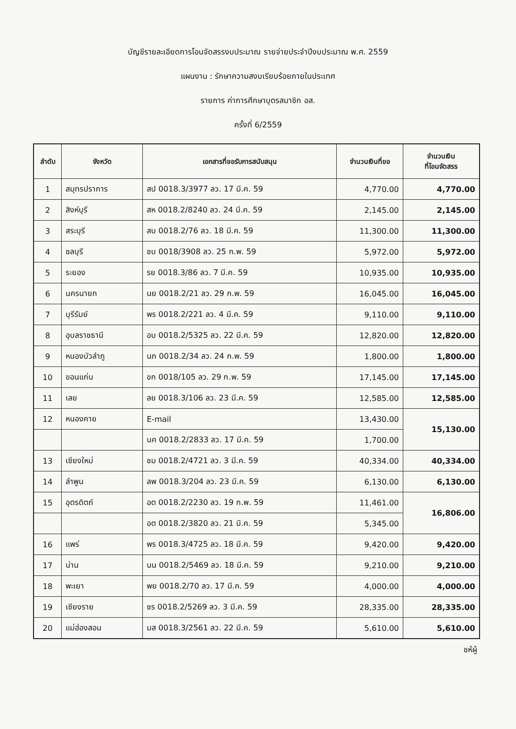บัญชีรายละเอียดการโอนจัดสรรงบประมาณ รายจ่ายประจำปีงบประมาณ พ.ศ. 2559
แผนงาน : รักษาความสงบเรียบร้อยภายในประเทศ
รายการ ค่าการศึกษาบุตรสมาชิก อส.
ครั้งที่ 6/2559
| ลำดับ | จังหวัด | เอกสารที่ขอรับการสนับสนุน | จำนวนเงินที่ขอ | จำนวนเงิน ที่โอนจัดสรร |
| --- | --- | --- | --- | --- |
| 1 | สมุทรปราการ | สป 0018.3/3977 ลว. 17 มี.ค. 59 | 4,770.00 | 4,770.00 |
| 2 | สิงห์บุรี | สห 0018.2/8240 ลว. 24 มี.ค. 59 | 2,145.00 | 2,145.00 |
| 3 | สระบุรี | สบ 0018.2/76 ลว. 18 มี.ค. 59 | 11,300.00 | 11,300.00 |
| 4 | ชลบุรี | ชบ 0018/3908 ลว. 25 ก.พ. 59 | 5,972.00 | 5,972.00 |
| 5 | ระยอง | รย 0018.3/86 ลว. 7 มี.ค. 59 | 10,935.00 | 10,935.00 |
| 6 | นครนายก | นย 0018.2/21 ลว. 29 ก.พ. 59 | 16,045.00 | 16,045.00 |
| 7 | บุรีรัมย์ | พร 0018.2/221 ลว. 4 มี.ค. 59 | 9,110.00 | 9,110.00 |
| 8 | อุบลราชธานี | อบ 0018.2/5325 ลว. 22 มี.ค. 59 | 12,820.00 | 12,820.00 |
| 9 | หนองบัวลำภู | นภ 0018.2/34 ลว. 24 ก.พ. 59 | 1,800.00 | 1,800.00 |
| 10 | ขอนแก่น | ขก 0018/105 ลว. 29 ก.พ. 59 | 17,145.00 | 17,145.00 |
| 11 | เลย | ลย 0018.3/106 ลว. 23 มี.ค. 59 | 12,585.00 | 12,585.00 |
| 12 | หนองคาย | E-mail | 13,430.00 | 15,130.00 |
| | | นค 0018.2/2833 ลว. 17 มี.ค. 59 | 1,700.00 | |
| 13 | เชียงใหม่ | ชม 0018.2/4721 ลว. 3 มี.ค. 59 | 40,334.00 | 40,334.00 |
| 14 | ลำพูน | ลพ 0018.3/204 ลว. 23 มี.ค. 59 | 6,130.00 | 6,130.00 |
| 15 | อุตรดิตถ์ | อต 0018.2/2230 ลว. 19 ก.พ. 59 | 11,461.00 | 16,806.00 |
| | | อต 0018.2/3820 ลว. 21 มี.ค. 59 | 5,345.00 | |
| 16 | แพร่ | พร 0018.3/4725 ลว. 18 มี.ค. 59 | 9,420.00 | 9,420.00 |
| 17 | น่าน | นน 0018.2/5469 ลว. 18 มี.ค. 59 | 9,210.00 | 9,210.00 |
| 18 | พะเยา | พย 0018.2/70 ลว. 17 มี.ค. 59 | 4,000.00 | 4,000.00 |
| 19 | เชียงราย | ชร 0018.2/5269 ลว. 3 มี.ค. 59 | 28,335.00 | 28,335.00 |
| 20 | แม่ฮ่องสอน | มส 0018.3/2561 ลว. 22 มี.ค. 59 | 5,610.00 | 5,610.00 |
ชห้ผู้